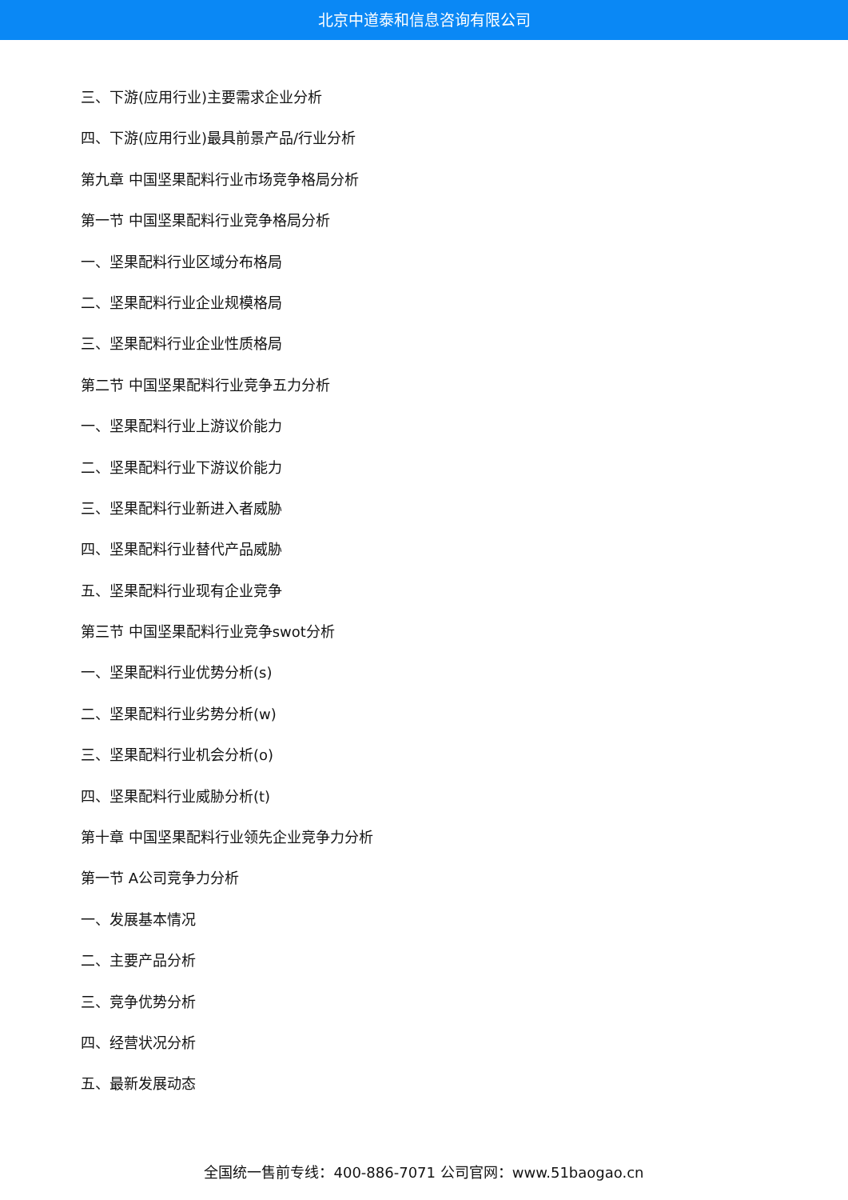北京中道泰和信息咨询有限公司
三、下游(应用行业)主要需求企业分析
四、下游(应用行业)最具前景产品/行业分析
第九章 中国坚果配料行业市场竞争格局分析
第一节 中国坚果配料行业竞争格局分析
一、坚果配料行业区域分布格局
二、坚果配料行业企业规模格局
三、坚果配料行业企业性质格局
第二节 中国坚果配料行业竞争五力分析
一、坚果配料行业上游议价能力
二、坚果配料行业下游议价能力
三、坚果配料行业新进入者威胁
四、坚果配料行业替代产品威胁
五、坚果配料行业现有企业竞争
第三节 中国坚果配料行业竞争swot分析
一、坚果配料行业优势分析(s)
二、坚果配料行业劣势分析(w)
三、坚果配料行业机会分析(o)
四、坚果配料行业威胁分析(t)
第十章 中国坚果配料行业领先企业竞争力分析
第一节 A公司竞争力分析
一、发展基本情况
二、主要产品分析
三、竞争优势分析
四、经营状况分析
五、最新发展动态
全国统一售前专线：400-886-7071 公司官网：www.51baogao.cn